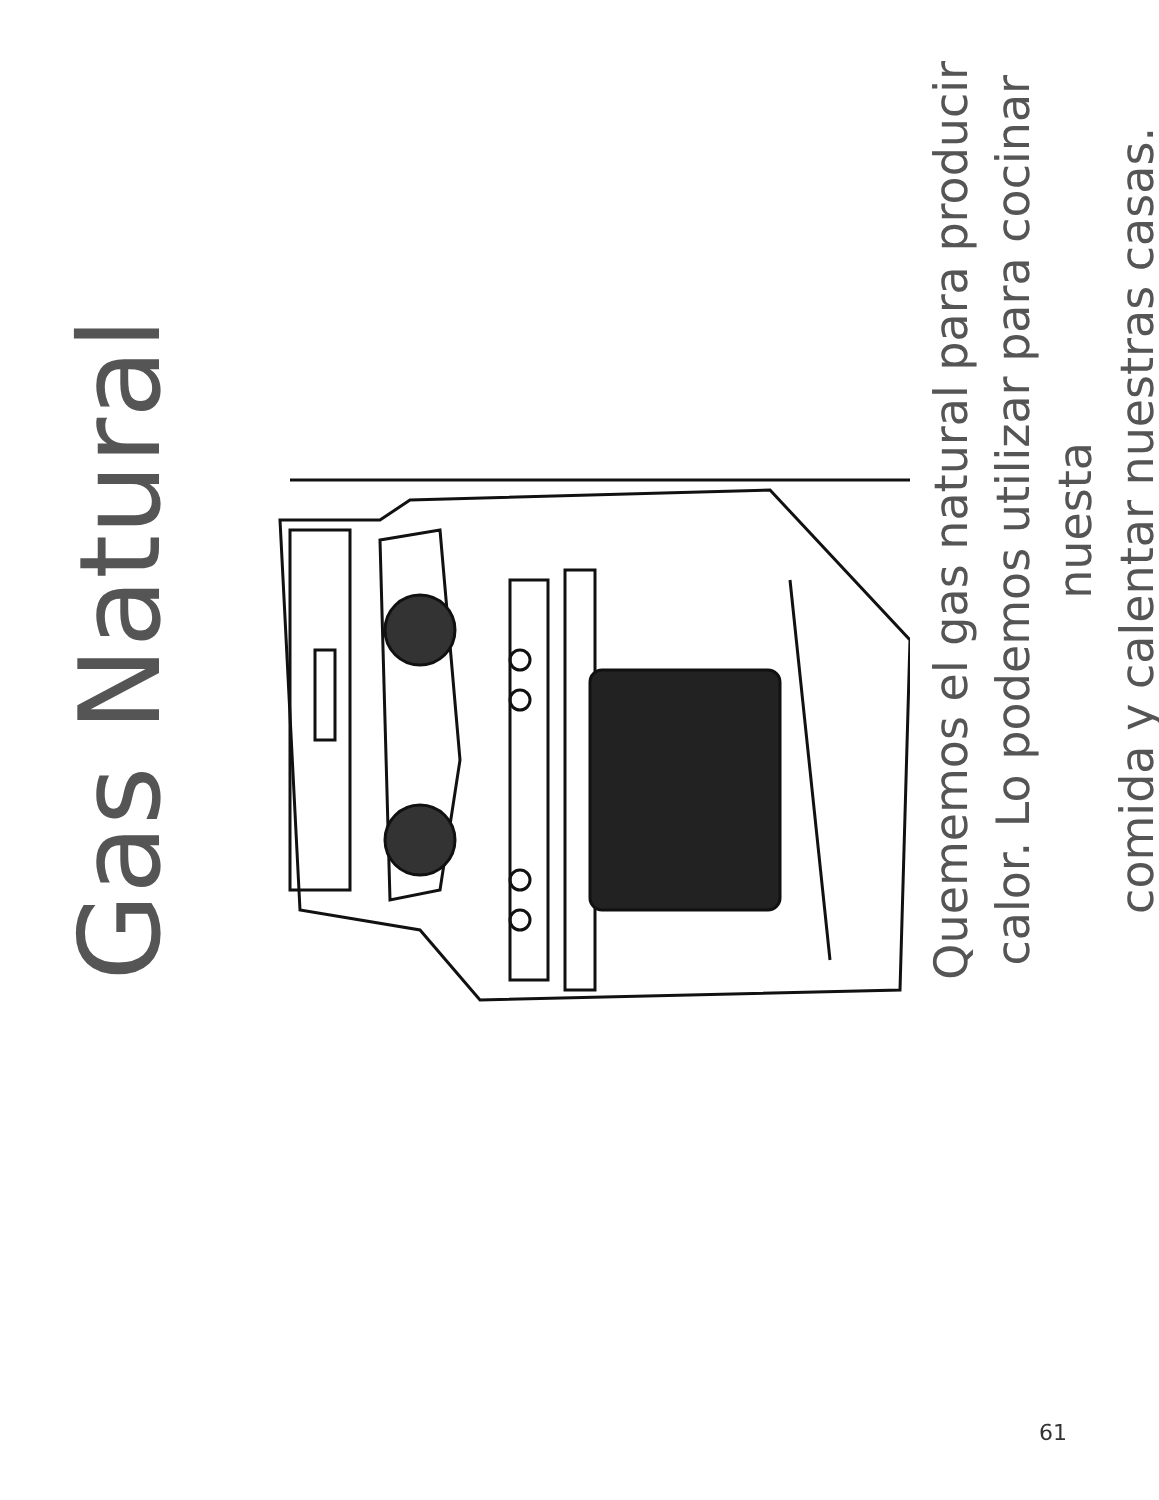Gas Natural
Quememos el gas natural para producir calor. Lo podemos utilizar para cocinar nuesta
comida y calentar nuestras casas.
61